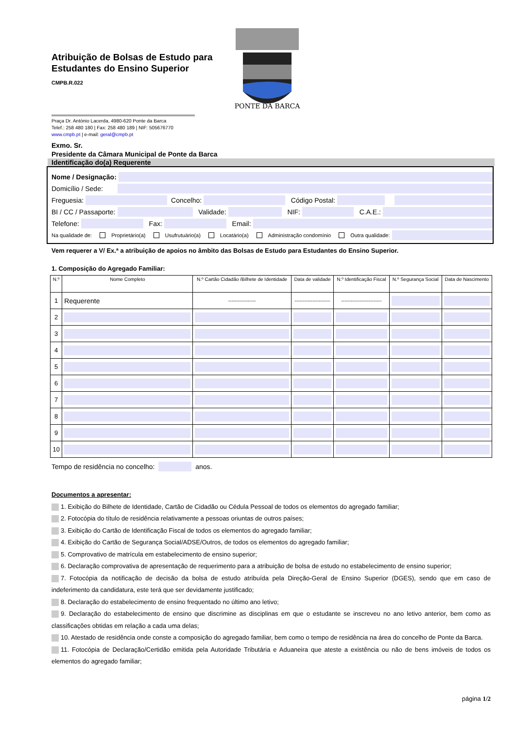PONTE DA BARCA
Atribuição de Bolsas de Estudo para Estudantes do Ensino Superior
CMPB.R.022
Praça Dr. António Lacerda, 4980-620 Ponte da Barca
Telef.: 258 480 180 | Fax: 258 480 189 | NIF: 505676770
www.cmpb.pt | e-mail: geral@cmpb.pt
Exmo. Sr.
Presidente da Câmara Municipal de Ponte da Barca
Identificação do(a) Requerente
Nome / Designação:
Domicílio / Sede:
Freguesia: Concelho: Código Postal:
BI / CC / Passaporte: Validade: NIF: C.A.E.:
Telefone: Fax: Email:
Na qualidade de: Proprietário(a) Usufrutuário(a) Locatário(a) Administração condomínio Outra qualidade:
Vem requerer a V/ Ex.ª a atribuição de apoios no âmbito das Bolsas de Estudo para Estudantes do Ensino Superior.
1. Composição do Agregado Familiar:
| N.º | Nome Completo | N.º Cartão Cidadão /Bilhete de Identidade | Data de validade | N.º Identificação Fiscal | N.º Segurança Social | Data de Nascimento |
| --- | --- | --- | --- | --- | --- | --- |
| 1 | Requerente | ----------------- | ---------------------- | ------------------------- | | |
| 2 | | | | | | |
| 3 | | | | | | |
| 4 | | | | | | |
| 5 | | | | | | |
| 6 | | | | | | |
| 7 | | | | | | |
| 8 | | | | | | |
| 9 | | | | | | |
| 10 | | | | | | |
Tempo de residência no concelho: anos.
Documentos a apresentar:
1. Exibição do Bilhete de Identidade, Cartão de Cidadão ou Cédula Pessoal de todos os elementos do agregado familiar;
2. Fotocópia do título de residência relativamente a pessoas oriuntas de outros países;
3. Exibição do Cartão de Identificação Fiscal de todos os elementos do agregado familiar;
4. Exibição do Cartão de Segurança Social/ADSE/Outros, de todos os elementos do agregado familiar;
5. Comprovativo de matrícula em estabelecimento de ensino superior;
6. Declaração comprovativa de apresentação de requerimento para a atribuição de bolsa de estudo no estabelecimento de ensino superior;
7. Fotocópia da notificação de decisão da bolsa de estudo atribuída pela Direção-Geral de Ensino Superior (DGES), sendo que em caso de indeferimento da candidatura, este terá que ser devidamente justificado;
8. Declaração do estabelecimento de ensino frequentado no último ano letivo;
9. Declaração do estabelecimento de ensino que discrimine as disciplinas em que o estudante se inscreveu no ano letivo anterior, bem como as classificações obtidas em relação a cada uma delas;
10. Atestado de residência onde conste a composição do agregado familiar, bem como o tempo de residência na área do concelho de Ponte da Barca.
11. Fotocópia de Declaração/Certidão emitida pela Autoridade Tributária e Aduaneira que ateste a existência ou não de bens imóveis de todos os elementos do agregado familiar;
página 1/2